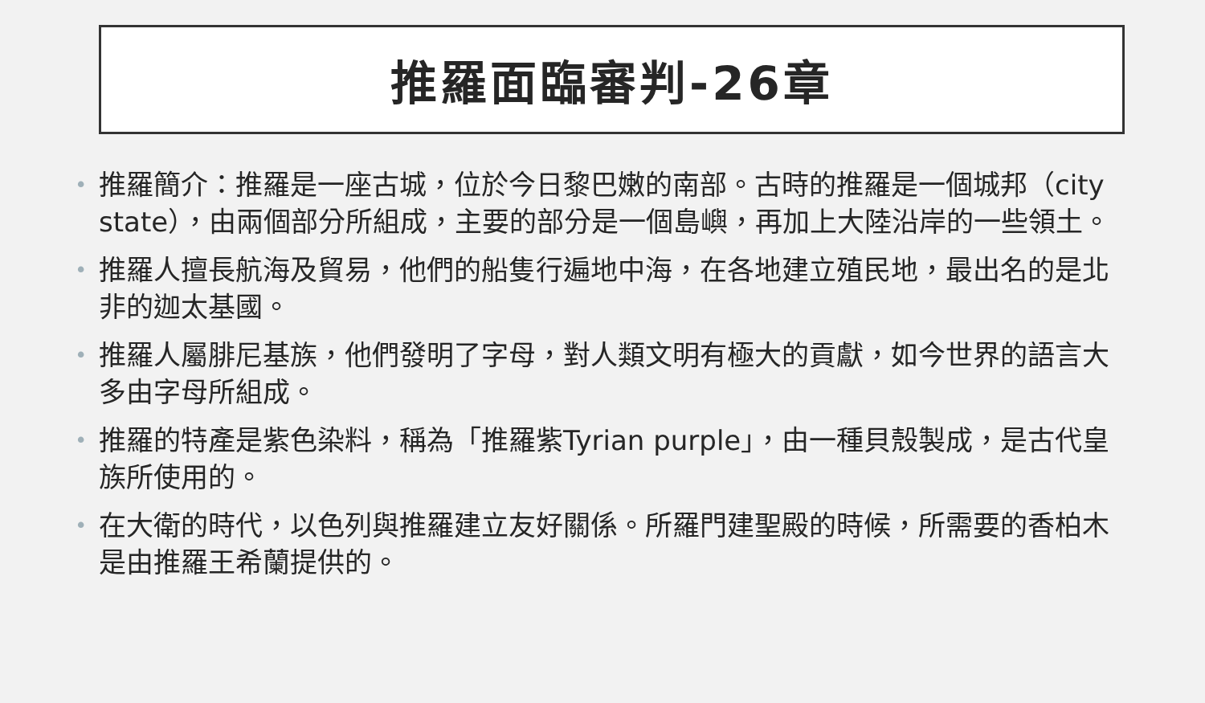推羅面臨審判-26章
• 推羅簡介：推羅是一座古城，位於今日黎巴嫩的南部。古時的推羅是一個城邦（city state），由兩個部分所組成，主要的部分是一個島嶼，再加上大陸沿岸的一些領土。
• 推羅人擅長航海及貿易，他們的船隻行遍地中海，在各地建立殖民地，最出名的是北非的迦太基國。
• 推羅人屬腓尼基族，他們發明了字母，對人類文明有極大的貢獻，如今世界的語言大多由字母所組成。
• 推羅的特產是紫色染料，稱為「推羅紫Tyrian purple」，由一種貝殼製成，是古代皇族所使用的。
• 在大衛的時代，以色列與推羅建立友好關係。所羅門建聖殿的時候，所需要的香柏木是由推羅王希蘭提供的。